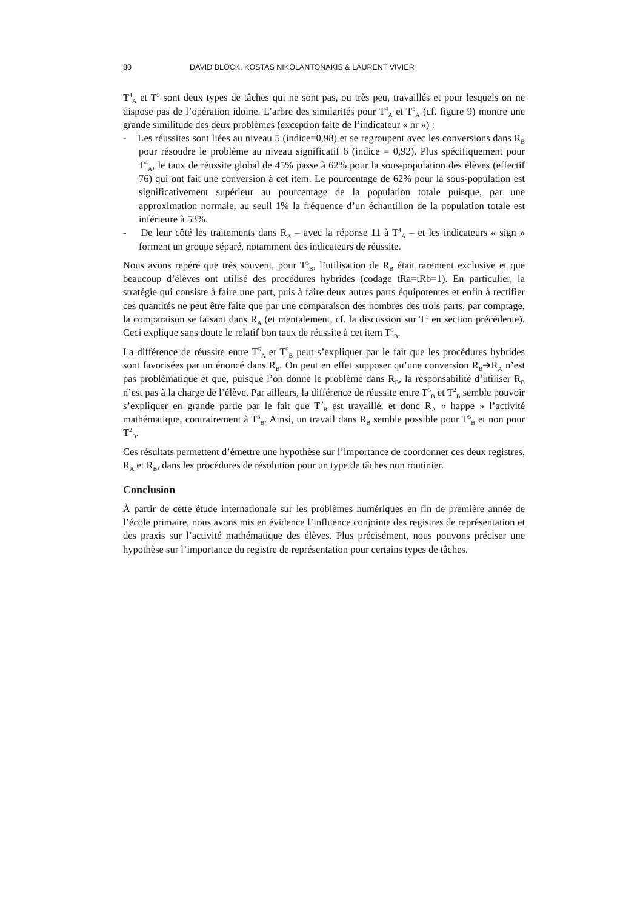80 DAVID BLOCK, KOSTAS NIKOLANTONAKIS & LAURENT VIVIER
T<sup>4</sup><sub>A</sub> et T<sup>5</sup> sont deux types de tâches qui ne sont pas, ou très peu, travaillés et pour lesquels on ne dispose pas de l’opération idoine. L’arbre des similarités pour T<sup>4</sup><sub>A</sub> et T<sup>5</sup><sub>A</sub> (cf. figure 9) montre une grande similitude des deux problèmes (exception faite de l’indicateur « nr ») :
- Les réussites sont liées au niveau 5 (indice=0,98) et se regroupent avec les conversions dans R<sub>B</sub> pour résoudre le problème au niveau significatif 6 (indice = 0,92). Plus spécifiquement pour T<sup>4</sup><sub>A</sub>, le taux de réussite global de 45% passe à 62% pour la sous-population des élèves (effectif 76) qui ont fait une conversion à cet item. Le pourcentage de 62% pour la sous-population est significativement supérieur au pourcentage de la population totale puisque, par une approximation normale, au seuil 1% la fréquence d’un échantillon de la population totale est inférieure à 53%.
- De leur côté les traitements dans R<sub>A</sub> – avec la réponse 11 à T<sup>4</sup><sub>A</sub> – et les indicateurs « sign » forment un groupe séparé, notamment des indicateurs de réussite.
Nous avons repéré que très souvent, pour T<sup>5</sup><sub>B</sub>, l’utilisation de R<sub>B</sub> était rarement exclusive et que beaucoup d’élèves ont utilisé des procédures hybrides (codage tRa=tRb=1). En particulier, la stratégie qui consiste à faire une part, puis à faire deux autres parts équipotentes et enfin à rectifier ces quantités ne peut être faite que par une comparaison des nombres des trois parts, par comptage, la comparaison se faisant dans R<sub>A</sub> (et mentalement, cf. la discussion sur T<sup>1</sup> en section précédente). Ceci explique sans doute le relatif bon taux de réussite à cet item T<sup>5</sup><sub>B</sub>.
La différence de réussite entre T<sup>5</sup><sub>A</sub> et T<sup>5</sup><sub>B</sub> peut s’expliquer par le fait que les procédures hybrides sont favorisées par un énoncé dans R<sub>B</sub>. On peut en effet supposer qu’une conversion R<sub>B</sub>➔R<sub>A</sub> n’est pas problématique et que, puisque l’on donne le problème dans R<sub>B</sub>, la responsabilité d’utiliser R<sub>B</sub> n’est pas à la charge de l’élève. Par ailleurs, la différence de réussite entre T<sup>5</sup><sub>B</sub> et T<sup>2</sup><sub>B</sub> semble pouvoir s’expliquer en grande partie par le fait que T<sup>2</sup><sub>B</sub> est travaillé, et donc R<sub>A</sub> « happe » l’activité mathématique, contrairement à T<sup>5</sup><sub>B</sub>. Ainsi, un travail dans R<sub>B</sub> semble possible pour T<sup>5</sup><sub>B</sub> et non pour T<sup>2</sup><sub>B</sub>.
Ces résultats permettent d’émettre une hypothèse sur l’importance de coordonner ces deux registres, R<sub>A</sub> et R<sub>B</sub>, dans les procédures de résolution pour un type de tâches non routinier.
Conclusion
À partir de cette étude internationale sur les problèmes numériques en fin de première année de l’école primaire, nous avons mis en évidence l’influence conjointe des registres de représentation et des praxis sur l’activité mathématique des élèves. Plus précisément, nous pouvons préciser une hypothèse sur l’importance du registre de représentation pour certains types de tâches.